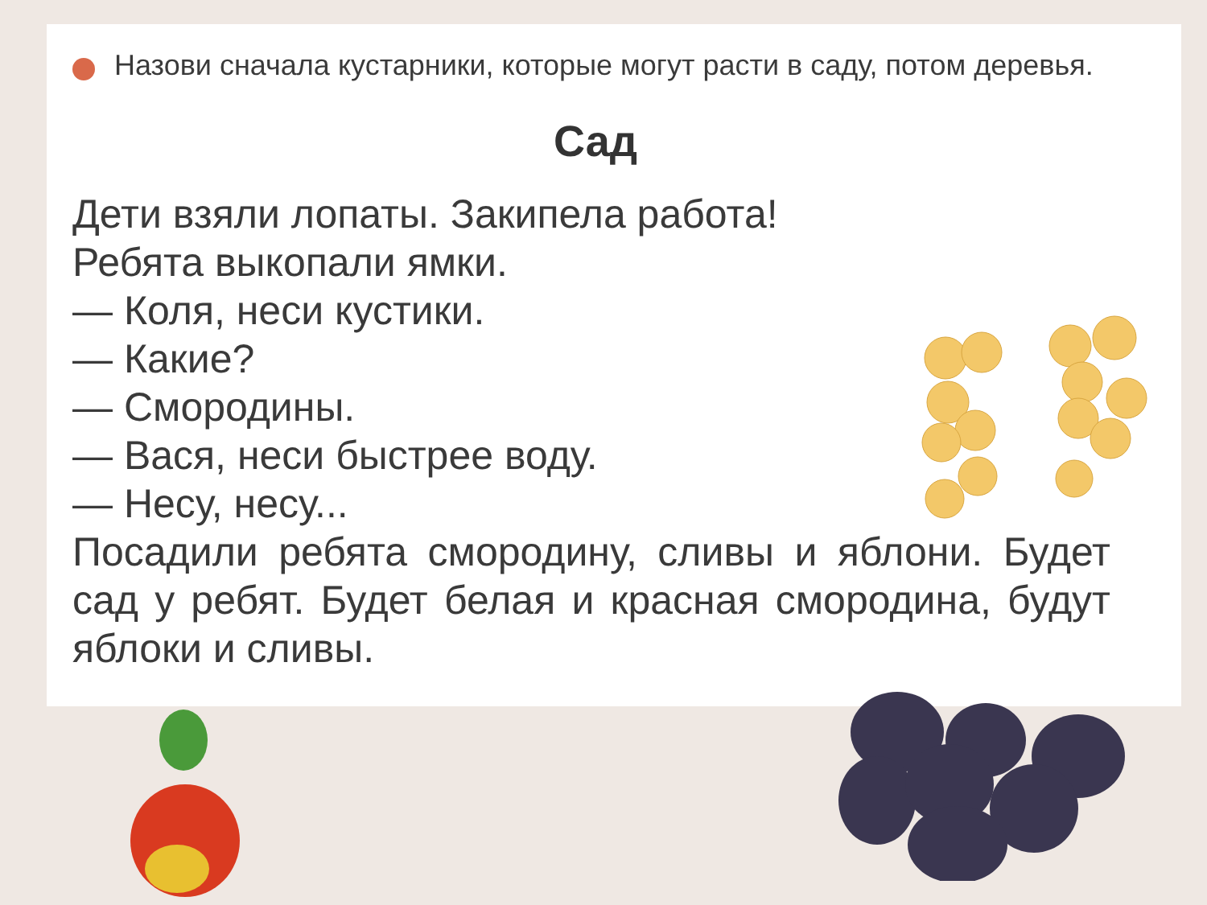Назови сначала кустарники, которые могут расти в саду, потом деревья.
Сад
Дети взяли лопаты. Закипела работа!
Ребята выкопали ямки.
— Коля, неси кустики.
— Какие?
— Смородины.
— Вася, неси быстрее воду.
— Несу, несу...
Посадили ребята смородину, сливы и яблони. Будет сад у ребят. Будет белая и красная смородина, будут яблоки и сливы.